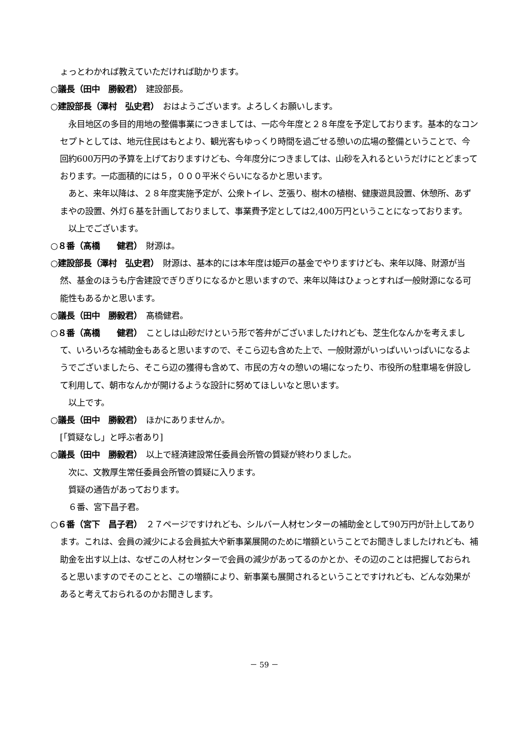ょっとわかれば教えていただければ助かります。
○議長（田中　勝毅君）　建設部長。
○建設部長（澤村　弘史君）　おはようございます。よろしくお願いします。
　永目地区の多目的用地の整備事業につきましては、一応今年度と２８年度を予定しております。基本的なコンセプトとしては、地元住民はもとより、観光客もゆっくり時間を過ごせる憩いの広場の整備ということで、今回約600万円の予算を上げておりますけども、今年度分につきましては、山砂を入れるというだけにとどまっております。一応面積的には５，０００平米ぐらいになるかと思います。
　あと、来年以降は、２８年度実施予定が、公衆トイレ、芝張り、樹木の植樹、健康遊具設置、休憩所、あずまやの設置、外灯６基を計画しておりまして、事業費予定としては2,400万円ということになっております。
　以上でございます。
○８番（髙橋　　健君）　財源は。
○建設部長（澤村　弘史君）　財源は、基本的には本年度は姫戸の基金でやりますけども、来年以降、財源が当然、基金のほうも庁舎建設でぎりぎりになるかと思いますので、来年以降はひょっとすれば一般財源になる可能性もあるかと思います。
○議長（田中　勝毅君）　髙橋健君。
○８番（髙橋　　健君）　ことしは山砂だけという形で答弁がございましたけれども、芝生化なんかを考えまして、いろいろな補助金もあると思いますので、そこら辺も含めた上で、一般財源がいっぱいいっぱいになるようでございましたら、そこら辺の獲得も含めて、市民の方々の憩いの場になったり、市役所の駐車場を併設して利用して、朝市なんかが開けるような設計に努めてほしいなと思います。
　以上です。
○議長（田中　勝毅君）　ほかにありませんか。
[「質疑なし」と呼ぶ者あり]
○議長（田中　勝毅君）　以上で経済建設常任委員会所管の質疑が終わりました。
　次に、文教厚生常任委員会所管の質疑に入ります。
　質疑の通告があっております。
　６番、宮下昌子君。
○６番（宮下　昌子君）　２７ページですけれども、シルバー人材センターの補助金として90万円が計上してあります。これは、会員の減少による会員拡大や新事業展開のために増額ということでお聞きしましたけれども、補助金を出す以上は、なぜこの人材センターで会員の減少があってるのかとか、その辺のことは把握しておられると思いますのでそのことと、この増額により、新事業も展開されるということですけれども、どんな効果があると考えておられるのかお聞きします。
－ 59 －